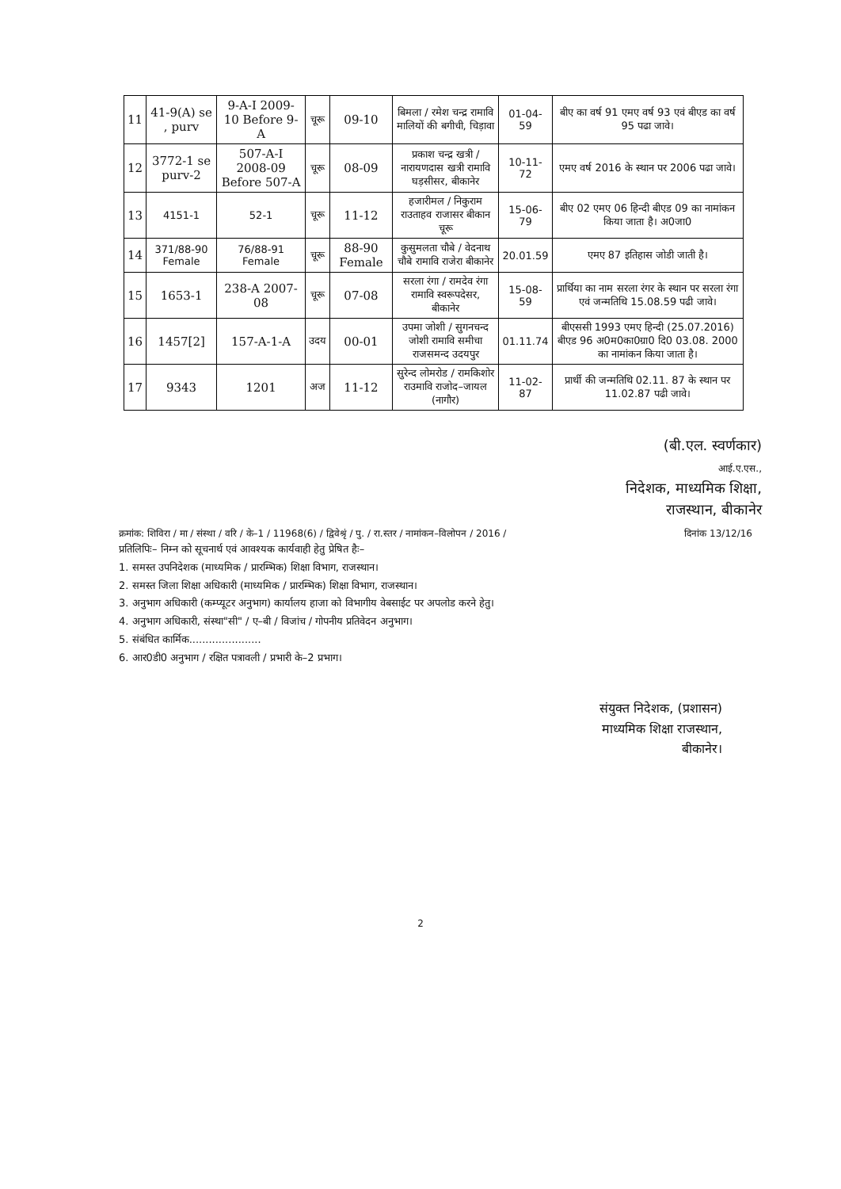| 11 | 41-9(A) se , purv | 9-A-I 2009-10 Before 9-A | चूरू | 09-10 | बिमला / रमेश चन्द्र रामावि मालियों की बगीची, चिड़ावा | 01-04-59 | बीए का वर्ष 91 एमए वर्ष 93 एवं बीएड का वर्ष 95 पढा जावे। |
| 12 | 3772-1 se purv-2 | 507-A-I 2008-09 Before 507-A | चूरू | 08-09 | प्रकाश चन्द्र खत्री / नारायणदास खत्री रामावि घड़सीसर, बीकानेर | 10-11-72 | एमए वर्ष 2016 के स्थान पर 2006 पढा जावे। |
| 13 | 4151-1 | 52-1 | चूरू | 11-12 | हजारीमल / निकुराम राउताहव राजासर बीकान चूरू | 15-06-79 | बीए 02 एमए 06 हिन्दी बीएड 09 का नामांकन किया जाता है। अ0जा0 |
| 14 | 371/88-90 Female | 76/88-91 Female | चूरू | 88-90 Female | कुसुमलता चौबे / वेदनाथ चौबे रामावि राजेरा बीकानेर | 20.01.59 | एमए 87 इतिहास जोडी जाती है। |
| 15 | 1653-1 | 238-A 2007-08 | चूरू | 07-08 | सरला रंगा / रामदेव रंगा रामावि स्वरूपदेसर, बीकानेर | 15-08-59 | प्रार्थिया का नाम सरला रंगर के स्थान पर सरला रंगा एवं जन्मतिथि 15.08.59 पढी जावे। |
| 16 | 1457[2] | 157-A-1-A | उदय | 00-01 | उपमा जोशी / सुगनचन्द जोशी रामावि समीचा राजसमन्द उदयपुर | 01.11.74 | बीएससी 1993 एमए हिन्दी (25.07.2016) बीएड 96 अ0म0का0ग्रा0 दि0 03.08. 2000 का नामांकन किया जाता है। |
| 17 | 9343 | 1201 | अज | 11-12 | सुरेन्द लोमरोड / रामकिशोर राउमावि राजोद–जायल (नागौर) | 11-02-87 | प्रार्थी की जन्मतिथि 02.11. 87 के स्थान पर 11.02.87 पढी जावे। |
(बी.एल. स्वर्णकार)
आई.ए.एस.,
निदेशक, माध्यमिक शिक्षा,
राजस्थान, बीकानेर
क्रमांक: शिविरा / मा / संस्था / वरि / के–1 / 11968(6) / द्विवेश्रृं / पु. / रा.स्तर / नामांकन–विलोपन / 2016 / दिनांक 13/12/16
प्रतिलिपिः– निम्न को सूचनार्थ एवं आवश्यक कार्यवाही हेतु प्रेषित हैः–
1. समस्त उपनिदेशक (माध्यमिक / प्रारम्भिक) शिक्षा विभाग, राजस्थान।
2. समस्त जिला शिक्षा अधिकारी (माध्यमिक / प्रारम्भिक) शिक्षा विभाग, राजस्थान।
3. अनुभाग अधिकारी (कम्प्यूटर अनुभाग) कार्यालय हाजा को विभागीय वेबसाईट पर अपलोड करने हेतु।
4. अनुभाग अधिकारी, संस्था"सी" / ए–बी / विजांच / गोपनीय प्रतिवेदन अनुभाग।
5. संबंधित कार्मिक......................
6. आर0डी0 अनुभाग / रक्षित पत्रावली / प्रभारी के–2 प्रभाग।
संयुक्त निदेशक, (प्रशासन)
माध्यमिक शिक्षा राजस्थान,
बीकानेर।
2